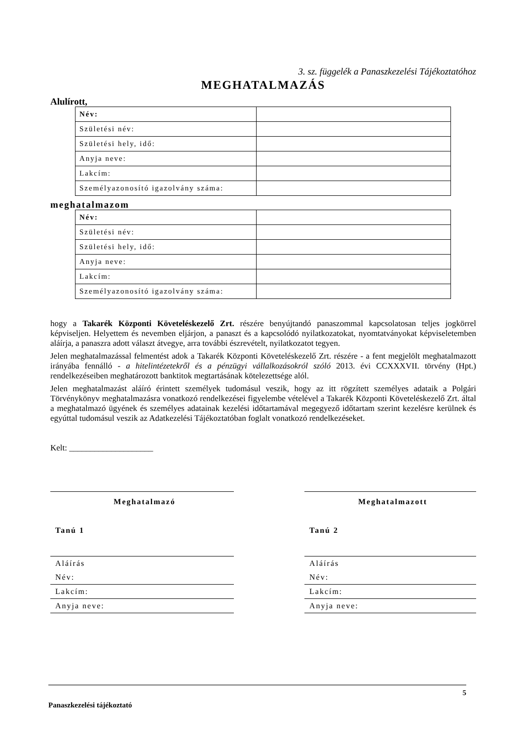3. sz. függelék a Panaszkezelési Tájékoztatóhoz
MEGHATALMAZÁS
Alulírott,
| Név: | |
| Születési név: | |
| Születési hely, idő: | |
| Anyja neve: | |
| Lakcím: | |
| Személyazonosító igazolvány száma: | |
meghatalmazom
| Név: | |
| Születési név: | |
| Születési hely, idő: | |
| Anyja neve: | |
| Lakcím: | |
| Személyazonosító igazolvány száma: | |
hogy a Takarék Központi Követeléskezelő Zrt. részére benyújtandó panaszommal kapcsolatosan teljes jogkörrel képviseljen. Helyettem és nevemben eljárjon, a panaszt és a kapcsolódó nyilatkozatokat, nyomtatványokat képviseletemben aláírja, a panaszra adott választ átvegye, arra további észrevételt, nyilatkozatot tegyen.
Jelen meghatalmazással felmentést adok a Takarék Központi Követeléskezelő Zrt. részére - a fent megjelölt meghatalmazott irányába fennálló - a hitelintézetekről és a pénzügyi vállalkozásokról szóló 2013. évi CCXXXVII. törvény (Hpt.) rendelkezéseiben meghatározott banktitok megtartásának kötelezettsége alól.
Jelen meghatalmazást aláíró érintett személyek tudomásul veszik, hogy az itt rögzített személyes adataik a Polgári Törvénykönyv meghatalmazásra vonatkozó rendelkezései figyelembe vételével a Takarék Központi Követeléskezelő Zrt. által a meghatalmazó ügyének és személyes adatainak kezelési időtartamával megegyező időtartam szerint kezelésre kerülnek és egyúttal tudomásul veszik az Adatkezelési Tájékoztatóban foglalt vonatkozó rendelkezéseket.
Kelt: ____________________
Meghatalmazó
Tanú 1
Aláírás
Név:
Lakcím:
Anyja neve:
Meghatalmazott
Tanú 2
Aláírás
Név:
Lakcím:
Anyja neve:
5
Panaszkezelési tájékoztató